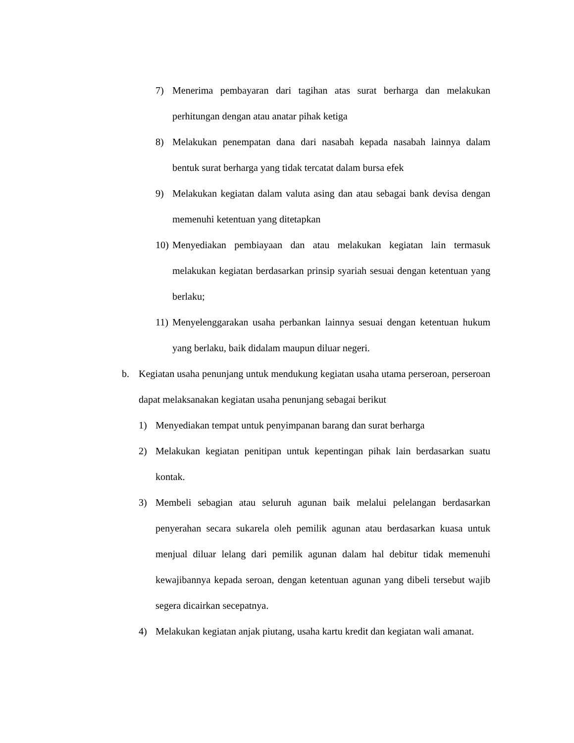7) Menerima pembayaran dari tagihan atas surat berharga dan melakukan perhitungan dengan atau anatar pihak ketiga
8) Melakukan penempatan dana dari nasabah kepada nasabah lainnya dalam bentuk surat berharga yang tidak tercatat dalam bursa efek
9) Melakukan kegiatan dalam valuta asing dan atau sebagai bank devisa dengan memenuhi ketentuan yang ditetapkan
10) Menyediakan pembiayaan dan atau melakukan kegiatan lain termasuk melakukan kegiatan berdasarkan prinsip syariah sesuai dengan ketentuan yang berlaku;
11) Menyelenggarakan usaha perbankan lainnya sesuai dengan ketentuan hukum yang berlaku, baik didalam maupun diluar negeri.
b. Kegiatan usaha penunjang untuk mendukung kegiatan usaha utama perseroan, perseroan dapat melaksanakan kegiatan usaha penunjang sebagai berikut
1) Menyediakan tempat untuk penyimpanan barang dan surat berharga
2) Melakukan kegiatan penitipan untuk kepentingan pihak lain berdasarkan suatu kontak.
3) Membeli sebagian atau seluruh agunan baik melalui pelelangan berdasarkan penyerahan secara sukarela oleh pemilik agunan atau berdasarkan kuasa untuk menjual diluar lelang dari pemilik agunan dalam hal debitur tidak memenuhi kewajibannya kepada seroan, dengan ketentuan agunan yang dibeli tersebut wajib segera dicairkan secepatnya.
4) Melakukan kegiatan anjak piutang, usaha kartu kredit dan kegiatan wali amanat.